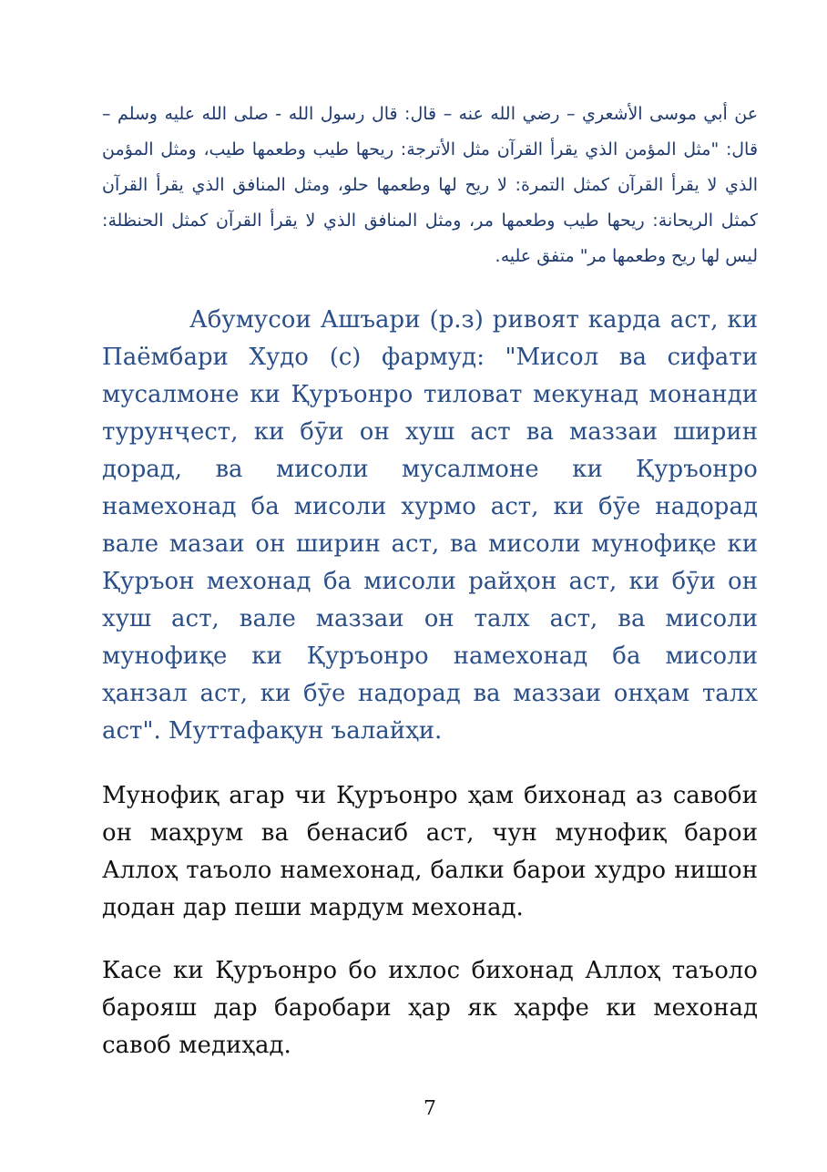عن أبي موسى الأشعري – رضي الله عنه – قال: قال رسول الله - صلى الله عليه وسلم – قال: "مثل المؤمن الذي يقرأ القرآن مثل الأترجة: ريحها طيب وطعمها طيب، ومثل المؤمن الذي لا يقرأ القرآن كمثل التمرة: لا ريح لها وطعمها حلو، ومثل المنافق الذي يقرأ القرآن كمثل الريحانة: ريحها طيب وطعمها مر، ومثل المنافق الذي لا يقرأ القرآن كمثل الحنظلة: ليس لها ريح وطعمها مر" متفق عليه.
Абумусои Ашъари (р.з) ривоят карда аст, ки Паёмбари Худо (с) фармуд: "Мисол ва сифати мусалмоне ки Қуръонро тиловат мекунад монанди турунҷест, ки бӯи он хуш аст ва маззаи ширин дорад, ва мисоли мусалмоне ки Қуръонро намехонад ба мисоли хурмо аст, ки бӯе надорад вале мазаи он ширин аст, ва мисоли мунофиқе ки Қуръон мехонад ба мисоли райҳон аст, ки бӯи он хуш аст, вале маззаи он талх аст, ва мисоли мунофиқе ки Қуръонро намехонад ба мисоли ҳанзал аст, ки бӯе надорад ва маззаи онҳам талх аст". Муттафақун ъалайҳи.
Мунофиқ агар чи Қуръонро ҳам бихонад аз савоби он маҳрум ва бенасиб аст, чун мунофиқ барои Аллоҳ таъоло намехонад, балки барои худро нишон додан дар пеши мардум мехонад.
Касе ки Қуръонро бо ихлос бихонад Аллоҳ таъоло барояш дар баробари ҳар як ҳарфе ки мехонад савоб медиҳад.
7